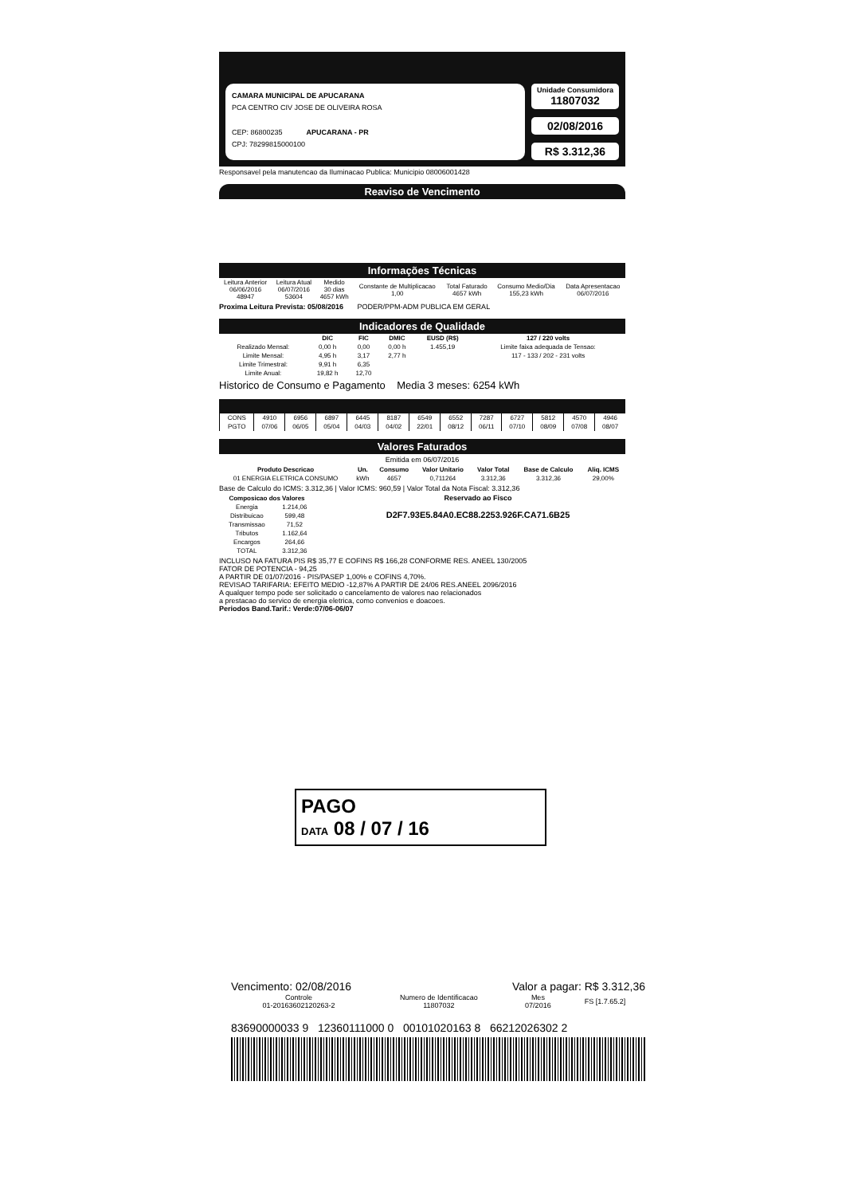CAMARA MUNICIPAL DE APUCARANA
PCA CENTRO CIV JOSE DE OLIVEIRA ROSA
CEP: 86800235 APUCARANA - PR
CPJ: 78299815000100
Unidade Consumidora
11807032
02/08/2016
R$ 3.312,36
Responsavel pela manutencao da Iluminacao Publica: Municipio 08006001428
Reaviso de Vencimento
Informações Técnicas
| Leitura Anterior 06/06/2016 48947 | Leitura Atual 06/07/2016 53604 | Medido 30 dias 4657 kWh | Constante de Multiplicacao 1,00 | Total Faturado 4657 kWh | Consumo Medio/Dia 155,23 kWh | Data Apresentacao 06/07/2016 |
Proxima Leitura Prevista: 05/08/2016 PODER/PPM-ADM PUBLICA EM GERAL
Indicadores de Qualidade
| | DIC | FIC | DMIC | EUSD (R$) | 127 / 220 volts |
| --- | --- | --- | --- | --- | --- |
| Realizado Mensal: | 0,00 h | 0,00 | 0,00 h | 1.455,19 | Limite faixa adequada de Tensao: |
| Limite Mensal: | 4,95 h | 3,17 | 2,77 h | | 117 - 133 / 202 - 231 volts |
| Limite Trimestral: | 9,91 h | 6,35 | | | |
| Limite Anual: | 19,82 h | 12,70 | | | |
Historico de Consumo e Pagamento Media 3 meses: 6254 kWh
| CONS | 4910 | 6956 | 6897 | 6445 | 8187 | 6549 | 6552 | 7287 | 6727 | 5812 | 4570 | 4946 |
| PGTO | 07/06 | 06/05 | 05/04 | 04/03 | 04/02 | 22/01 | 08/12 | 06/11 | 07/10 | 08/09 | 07/08 | 08/07 |
Valores Faturados
Emitida em 06/07/2016
| Produto Descricao | Un. | Consumo | Valor Unitario | Valor Total | Base de Calculo | Aliq. ICMS |
| --- | --- | --- | --- | --- | --- | --- |
| 01 ENERGIA ELETRICA CONSUMO | kWh | 4657 | 0,711264 | 3.312,36 | 3.312,36 | 29,00% |
Base de Calculo do ICMS: 3.312,36 | Valor ICMS: 960,59 | Valor Total da Nota Fiscal: 3.312,36
| Composicao dos Valores | |
| --- | --- |
| Energia | 1.214,06 |
| Distribuicao | 599,48 |
| Transmissao | 71,52 |
| Tributos | 1.162,64 |
| Encargos | 264,66 |
| TOTAL | 3.312,36 |
Reservado ao Fisco
D2F7.93E5.84A0.EC88.2253.926F.CA71.6B25
INCLUSO NA FATURA PIS R$ 35,77 E COFINS R$ 166,28 CONFORME RES. ANEEL 130/2005
FATOR DE POTENCIA - 94,25
A PARTIR DE 01/07/2016 - PIS/PASEP 1,00% e COFINS 4,70%.
REVISAO TARIFARIA: EFEITO MEDIO -12,87% A PARTIR DE 24/06 RES.ANEEL 2096/2016
A qualquer tempo pode ser solicitado o cancelamento de valores nao relacionados
a prestacao do servico de energia eletrica, como convenios e doacoes.
Periodos Band.Tarif.: Verde:07/06-06/07
PAGO
DATA 08 / 07 / 16
Vencimento: 02/08/2016 Valor a pagar: R$ 3.312,36
| Controle 01-20163602120263-2 | Numero de Identificacao 11807032 | Mes 07/2016 | FS [1.7.65.2] |
83690000033 9 12360111000 0 00101020163 8 66212026302 2